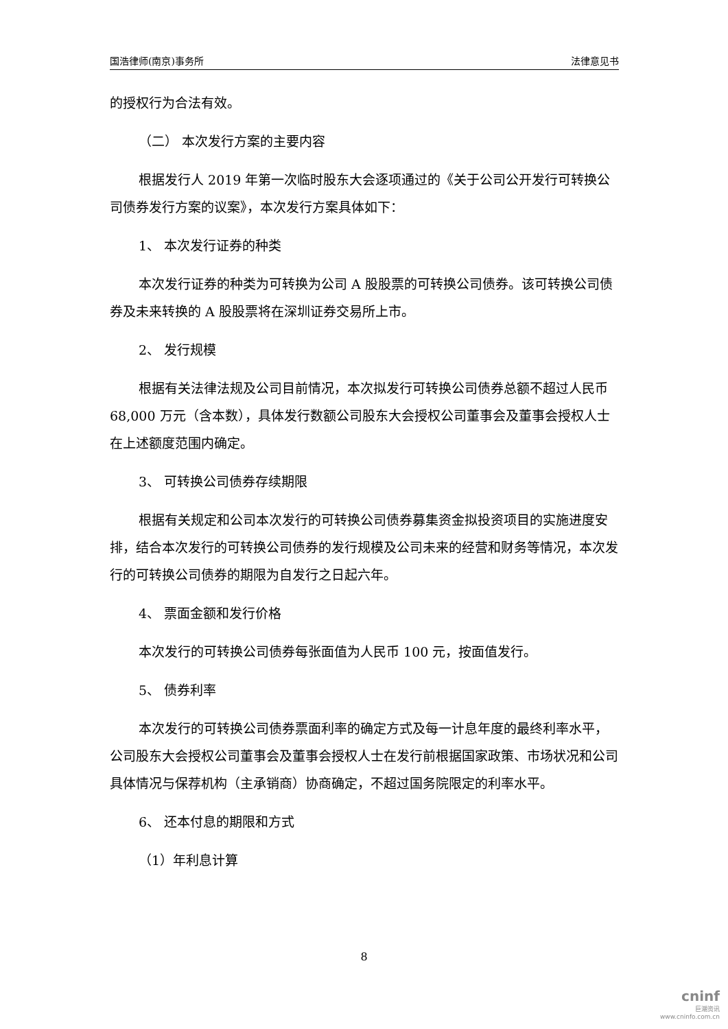国浩律师(南京)事务所 法律意见书
的授权行为合法有效。
（二） 本次发行方案的主要内容
根据发行人 2019 年第一次临时股东大会逐项通过的《关于公司公开发行可转换公司债券发行方案的议案》，本次发行方案具体如下：
1、 本次发行证券的种类
本次发行证券的种类为可转换为公司 A 股股票的可转换公司债券。该可转换公司债券及未来转换的 A 股股票将在深圳证券交易所上市。
2、 发行规模
根据有关法律法规及公司目前情况，本次拟发行可转换公司债券总额不超过人民币 68,000 万元（含本数），具体发行数额公司股东大会授权公司董事会及董事会授权人士在上述额度范围内确定。
3、 可转换公司债券存续期限
根据有关规定和公司本次发行的可转换公司债券募集资金拟投资项目的实施进度安排，结合本次发行的可转换公司债券的发行规模及公司未来的经营和财务等情况，本次发行的可转换公司债券的期限为自发行之日起六年。
4、 票面金额和发行价格
本次发行的可转换公司债券每张面值为人民币 100 元，按面值发行。
5、 债券利率
本次发行的可转换公司债券票面利率的确定方式及每一计息年度的最终利率水平，公司股东大会授权公司董事会及董事会授权人士在发行前根据国家政策、市场状况和公司具体情况与保荐机构（主承销商）协商确定，不超过国务院限定的利率水平。
6、 还本付息的期限和方式
（1）年利息计算
8
cninf
巨潮资讯
www.cninfo.com.cn